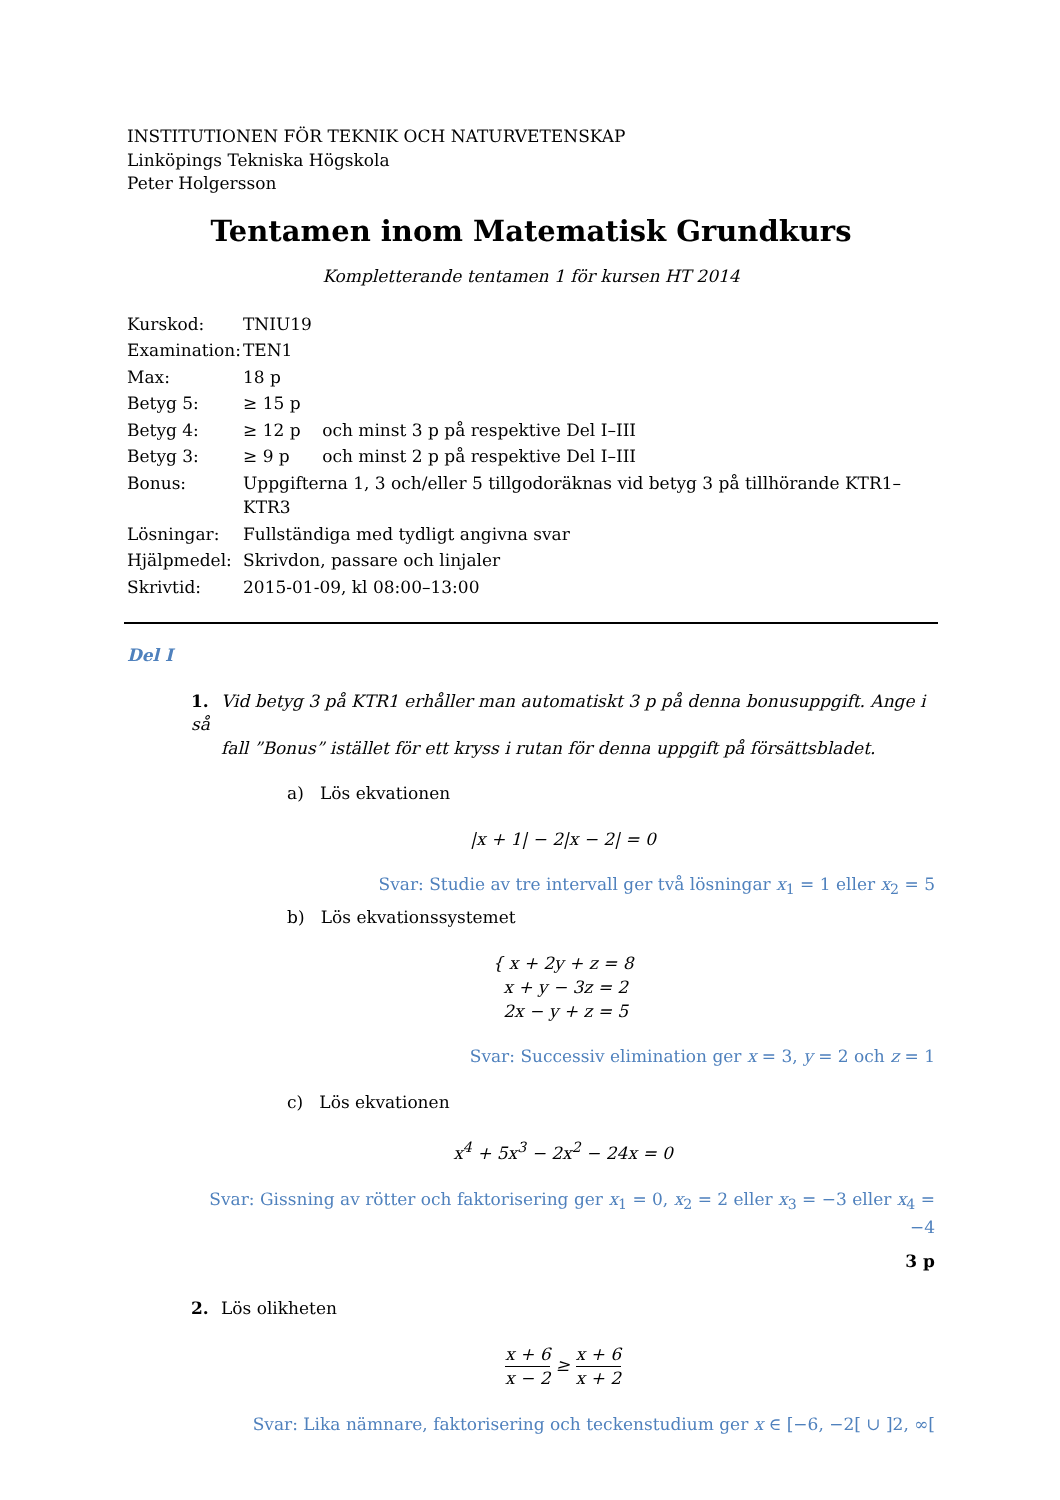INSTITUTIONEN FÖR TEKNIK OCH NATURVETENSKAP
Linköpings Tekniska Högskola
Peter Holgersson
Tentamen inom Matematisk Grundkurs
Kompletterande tentamen 1 för kursen HT 2014
| Kurskod: | TNIU19 |
| Examination: | TEN1 |
| Max: | 18 p |
| Betyg 5: | ≥ 15 p |
| Betyg 4: | ≥ 12 p och minst 3 p på respektive Del I–III |
| Betyg 3: | ≥ 9 p och minst 2 p på respektive Del I–III |
| Bonus: | Uppgifterna 1, 3 och/eller 5 tillgodoräknas vid betyg 3 på tillhörande KTR1–KTR3 |
| Lösningar: | Fullständiga med tydligt angivna svar |
| Hjälpmedel: | Skrivdon, passare och linjaler |
| Skrivtid: | 2015-01-09, kl 08:00–13:00 |
Del I
1. Vid betyg 3 på KTR1 erhåller man automatiskt 3 p på denna bonusuppgift. Ange i så
fall ”Bonus” istället för ett kryss i rutan för denna uppgift på försättsbladet.
a) Lös ekvationen
|x + 1| − 2|x − 2| = 0
Svar: Studie av tre intervall ger två lösningar x<sub>1</sub> = 1 eller x<sub>2</sub> = 5
b) Lös ekvationssystemet
{ x + 2y + z = 8
x + y − 3z = 2
2x − y + z = 5
Svar: Successiv elimination ger x = 3, y = 2 och z = 1
c) Lös ekvationen
x<sup>4</sup> + 5x<sup>3</sup> − 2x<sup>2</sup> − 24x = 0
Svar: Gissning av rötter och faktorisering ger x<sub>1</sub> = 0, x<sub>2</sub> = 2 eller x<sub>3</sub> = −3 eller x<sub>4</sub> = −4
3 p
2. Lös olikheten
x + 6 x − 2 ≥ x + 6 x + 2
Svar: Lika nämnare, faktorisering och teckenstudium ger x ∈ [−6, −2[ ∪ ]2, ∞[